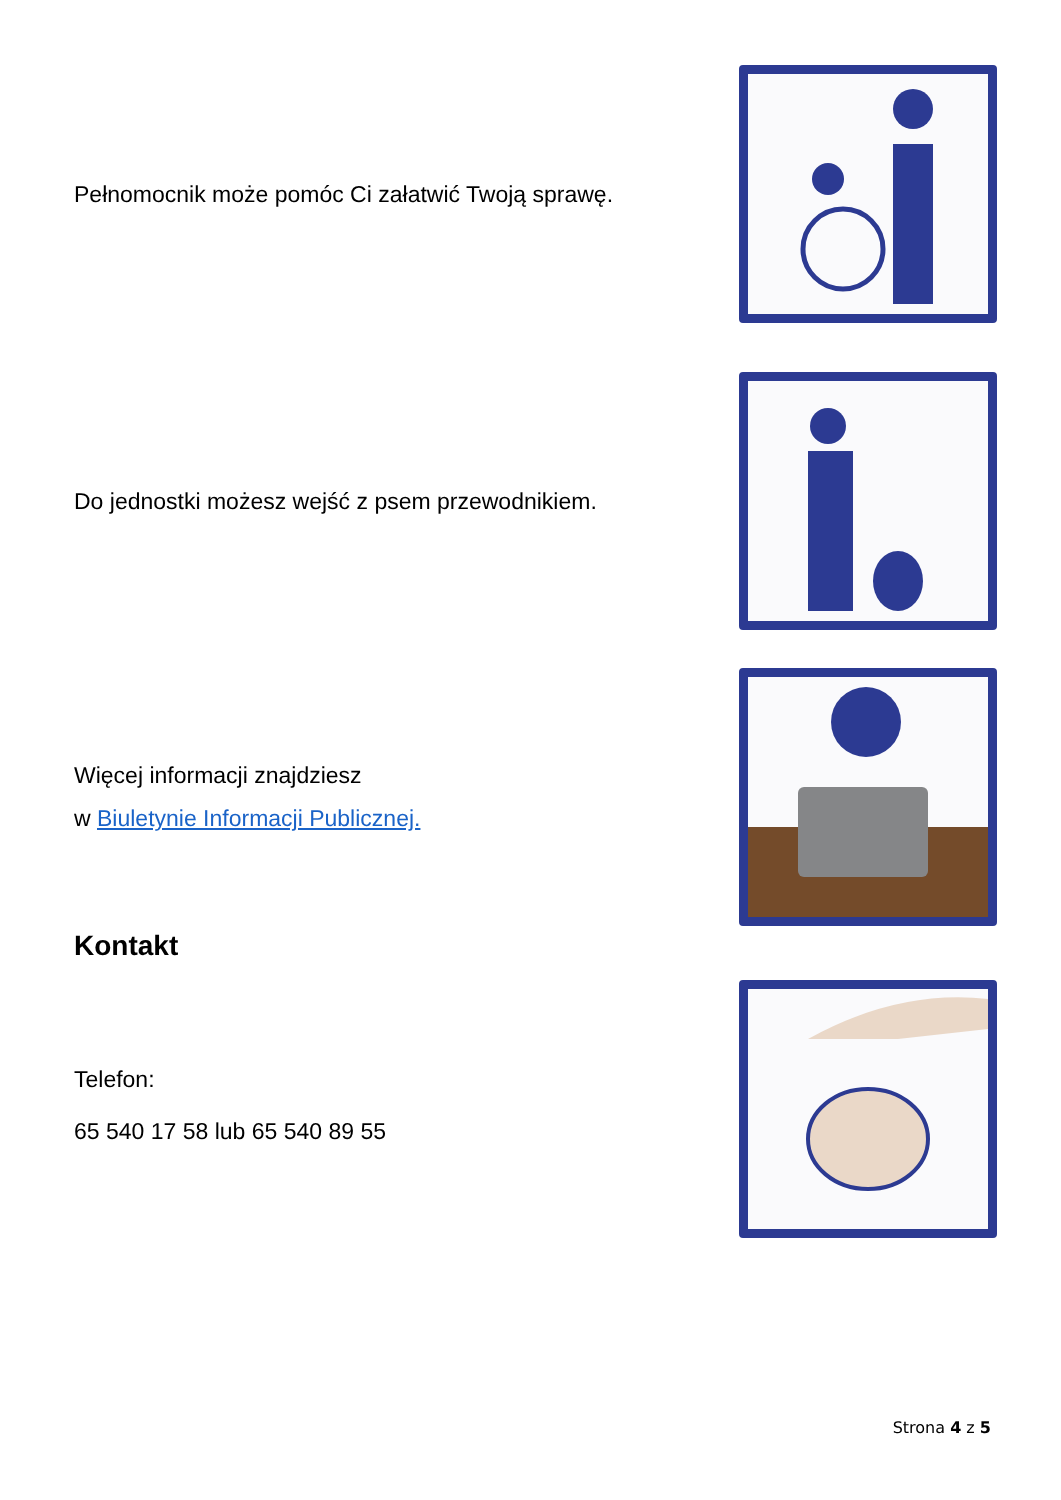Pełnomocnik może pomóc Ci załatwić Twoją sprawę.
Do jednostki możesz wejść z psem przewodnikiem.
Więcej informacji znajdziesz
w Biuletynie Informacji Publicznej.
Kontakt
Telefon:
65 540 17 58 lub 65 540 89 55
Strona 4 z 5